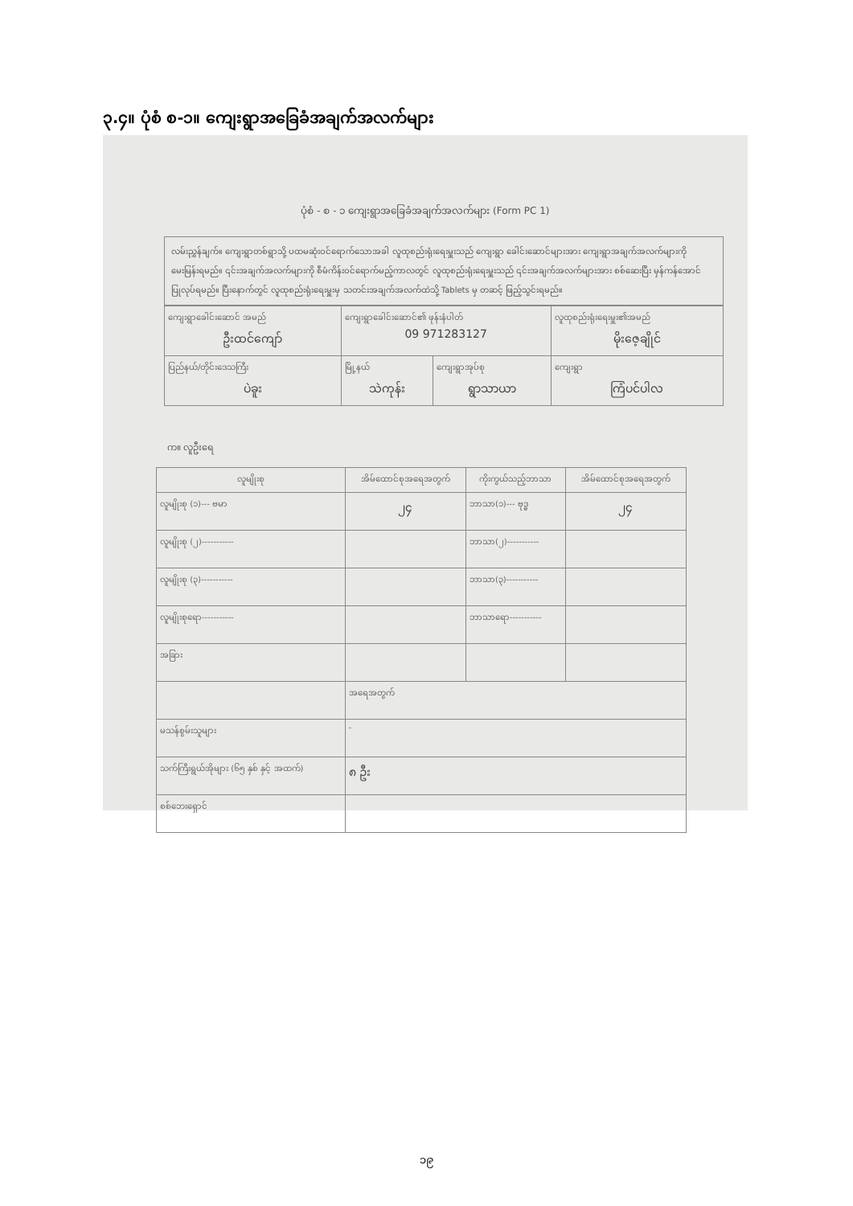၃.၄။ ပုံစံ စ-၁။ ကျေးရွာအခြေခံအချက်အလက်များ
ပုံစံ - စ - ၁ ကျေးရွာအခြေခံအချက်အလက်များ (Form PC 1)
လမ်းညွှန်ချက်။ ကျေးရွာတစ်ရွာသို့ ပထမဆုံးဝင်ရောက်သောအခါ လူထုစည်းရုံးရေးမှူးသည် ကျေးရွာ ခေါင်းဆောင်များအား ကျေးရွာအချက်အလက်များကို မေးမြန်းရမည်။ ၎င်းအချက်အလက်များကို စီမံကိန်းဝင်ရောက်မည့်ကာလတွင် လူထုစည်းရုံးရေးမှူးသည် ၎င်းအချက်အလက်များအား စစ်ဆေးပြီး မှန်ကန်အောင်ပြုလုပ်ရမည်။ ပြီးနောက်တွင် လူထုစည်းရုံးရေးမှူးမှ သတင်းအချက်အလက်ထဲသို့ Tablets မှ တဆင့် ဖြည့်သွင်းရမည်။
| ကျေးရွာခေါင်းဆောင် အမည် ဦးထင်ကျော် | ကျေးရွာခေါင်းဆောင်၏ ဖုန်းနံပါတ် 09 971283127 | | လူထုစည်းရုံးရေးမှူး၏အမည် မိုးဇေ့ချိုင် |
| ပြည်နယ်/တိုင်းဒေသကြီး ပဲခူး | မြို့နယ် သဲကုန်း | ကျေးရွာအုပ်စု ရွာသာယာ | ကျေးရွာ ကြံပင်ပါလ |
က။ လူဦးရေ
| လူမျိုးစု | အိမ်ထောင်စုအရေအတွက် | ကိုးကွယ်သည့်ဘာသာ | အိမ်ထောင်စုအရေအတွက် |
| --- | --- | --- | --- |
| လူမျိုးစု (၁)--- ဗမာ | ၂၄ | ဘာသာ(၁)--- ဗုဒ္ဓ | ၂၄ |
| လူမျိုးစု (၂)----------- | | ဘာသာ(၂)----------- | |
| လူမျိုးစု (၃)----------- | | ဘာသာ(၃)----------- | |
| လူမျိုးစုရော----------- | | ဘာသာရော----------- | |
| အခြား | | | |
| | အရေအတွက် | | |
| မသန်စွမ်းသူများ | - | | |
| သက်ကြီးရွယ်အိုများ (၆၅ နှစ် နှင့် အထက်) | ၈ ဦး | | |
| စစ်ဘေးရှောင် | | | |
၁၉